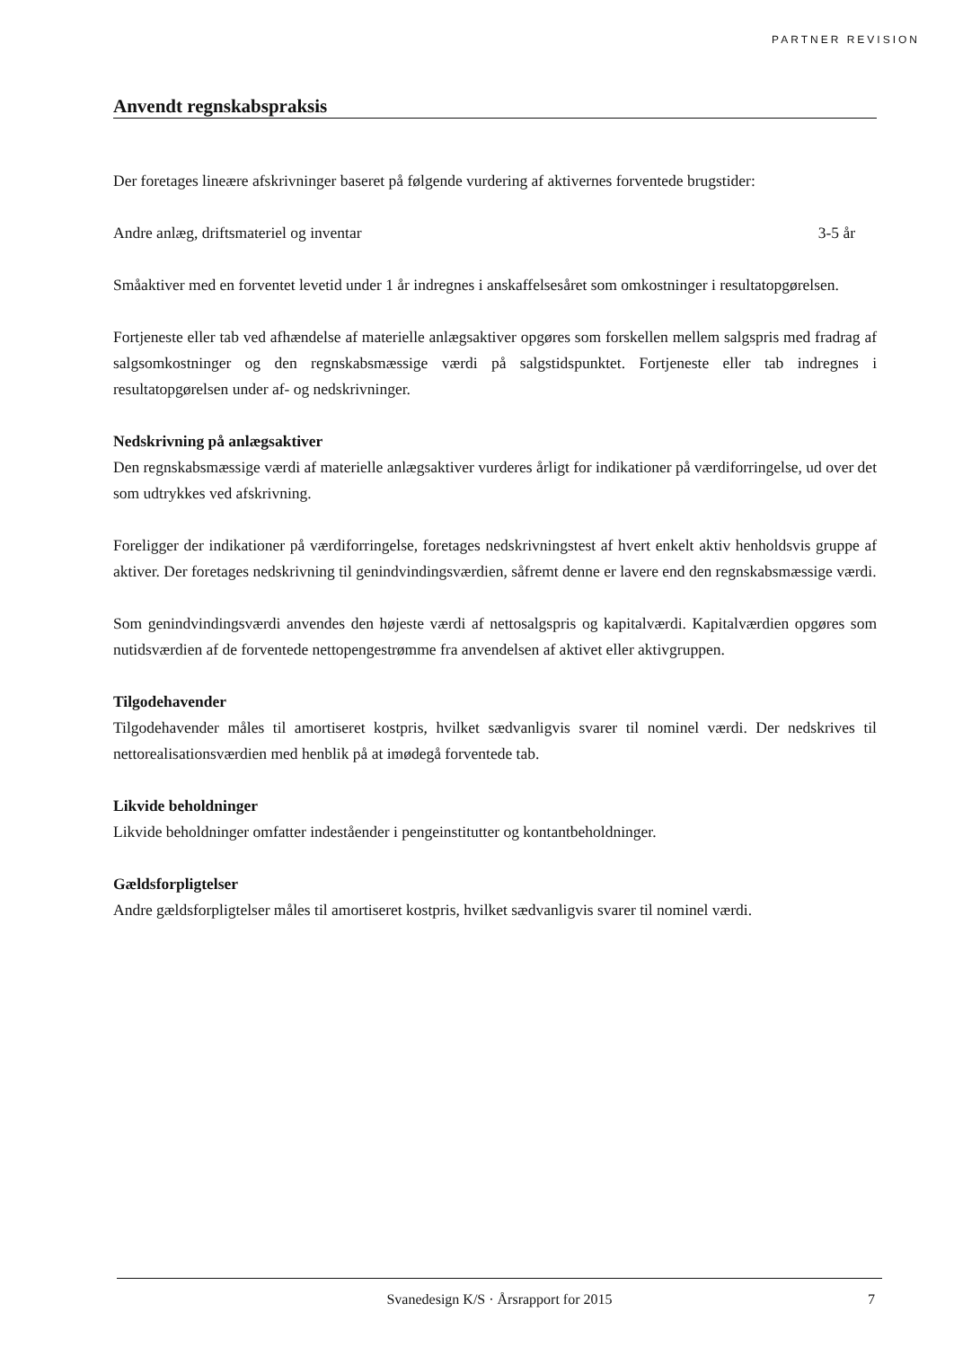PARTNER REVISION
Anvendt regnskabspraksis
Der foretages lineære afskrivninger baseret på følgende vurdering af aktivernes forventede brugstider:
Andre anlæg, driftsmateriel og inventar 3-5 år
Småaktiver med en forventet levetid under 1 år indregnes i anskaffelsesåret som omkostninger i resultatopgørelsen.
Fortjeneste eller tab ved afhændelse af materielle anlægsaktiver opgøres som forskellen mellem salgspris med fradrag af salgsomkostninger og den regnskabsmæssige værdi på salgstidspunktet. Fortjeneste eller tab indregnes i resultatopgørelsen under af- og nedskrivninger.
Nedskrivning på anlægsaktiver
Den regnskabsmæssige værdi af materielle anlægsaktiver vurderes årligt for indikationer på værdiforringelse, ud over det som udtrykkes ved afskrivning.
Foreligger der indikationer på værdiforringelse, foretages nedskrivningstest af hvert enkelt aktiv henholdsvis gruppe af aktiver. Der foretages nedskrivning til genindvindingsværdien, såfremt denne er lavere end den regnskabsmæssige værdi.
Som genindvindingsværdi anvendes den højeste værdi af nettosalgspris og kapitalværdi. Kapitalværdien opgøres som nutidsværdien af de forventede nettopengestrømme fra anvendelsen af aktivet eller aktivgruppen.
Tilgodehavender
Tilgodehavender måles til amortiseret kostpris, hvilket sædvanligvis svarer til nominel værdi. Der nedskrives til nettorealisationsværdien med henblik på at imødegå forventede tab.
Likvide beholdninger
Likvide beholdninger omfatter indeståender i pengeinstitutter og kontantbeholdninger.
Gældsforpligtelser
Andre gældsforpligtelser måles til amortiseret kostpris, hvilket sædvanligvis svarer til nominel værdi.
Svanedesign K/S · Årsrapport for 2015 7